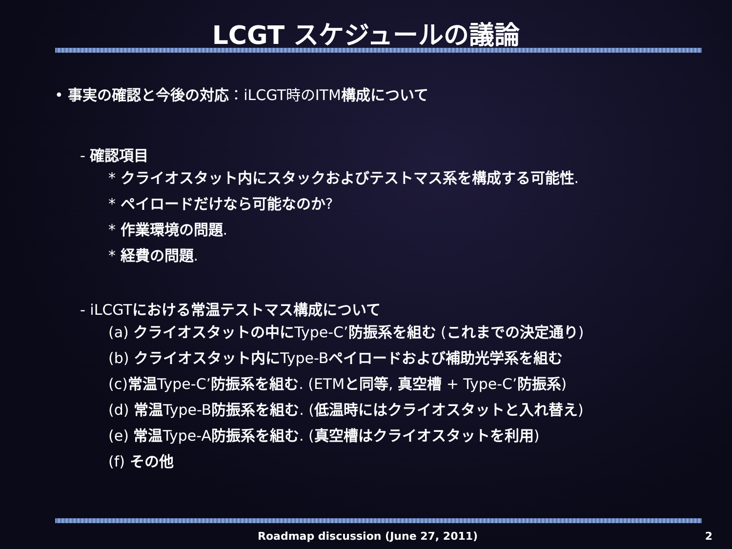LCGT スケジュールの議論
• 事実の確認と今後の対応：iLCGT時のITM構成について
- 確認項目
* クライオスタット内にスタックおよびテストマス系を構成する可能性.
* ペイロードだけなら可能なのか?
* 作業環境の問題.
* 経費の問題.
- iLCGTにおける常温テストマス構成について
(a) クライオスタットの中にType-C’防振系を組む (これまでの決定通り)
(b) クライオスタット内にType-Bペイロードおよび補助光学系を組む
(c)常温Type-C’防振系を組む. (ETMと同等, 真空槽 + Type-C’防振系)
(d) 常温Type-B防振系を組む. (低温時にはクライオスタットと入れ替え)
(e) 常温Type-A防振系を組む. (真空槽はクライオスタットを利用)
(f) その他
Roadmap discussion (June 27, 2011) 2